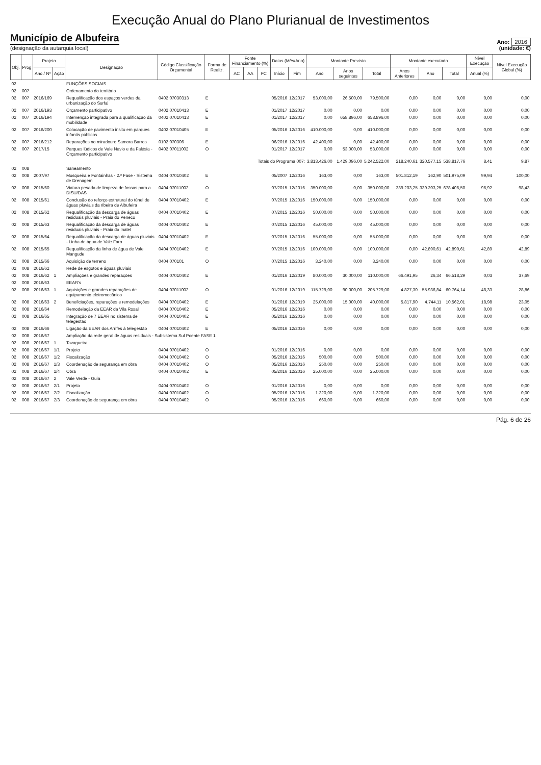Execução Anual do Plano Plurianual de Investimentos
Município de Albufeira
(designação da autarquia local)
Ano: 2016
(unidade: €)
| Obj. | Prog | Projeto | | Designação | Código Classificação Orçamental | Forma de Realiz. | Fonte Financiamento (%) | | | Datas (Mês/Ano) | | Montante Previsto | | | Montante executado | | | Nível Execução | Nível Execução Global (%) |
| --- | --- | --- | --- | --- | --- | --- | --- | --- | --- | --- | --- | --- | --- | --- | --- | --- | --- | --- | --- |
| | | Ano / Nº | Ação | | | | AC | AA | FC | Início | Fim | Ano | Anos seguintes | Total | Anos Anteriores | Ano | Total | Anual (%) | |
| 02 | | | | FUNÇÕES SOCIAIS | | | | | | | | | | | | | | | |
| 02 | 007 | | | Ordenamento do território | | | | | | | | | | | | | | | |
| 02 | 007 | 2016/169 | | Requalificação dos espaços verdes da urbanização do Surfal | 0402 07030313 | E | | | | 05/2016 | 12/2017 | 53.000,00 | 26.500,00 | 79.500,00 | 0,00 | 0,00 | 0,00 | 0,00 | 0,00 |
| 02 | 007 | 2016/193 | | Orçamento participativo | 0402 07010413 | E | | | | 01/2017 | 12/2017 | 0,00 | 0,00 | 0,00 | 0,00 | 0,00 | 0,00 | 0,00 | 0,00 |
| 02 | 007 | 2016/194 | | Intervenção integrada para a qualificação da mobilidade | 0402 07010413 | E | | | | 01/2017 | 12/2017 | 0,00 | 658.896,00 | 658.896,00 | 0,00 | 0,00 | 0,00 | 0,00 | 0,00 |
| 02 | 007 | 2016/200 | | Colocação de pavimento insitu em parques infantis públicos | 0402 07010405 | E | | | | 05/2016 | 12/2016 | 410.000,00 | 0,00 | 410.000,00 | 0,00 | 0,00 | 0,00 | 0,00 | 0,00 |
| 02 | 007 | 2016/212 | | Reparações no miradouro Samora Barros | 0102 070306 | E | | | | 06/2016 | 12/2016 | 42.400,00 | 0,00 | 42.400,00 | 0,00 | 0,00 | 0,00 | 0,00 | 0,00 |
| 02 | 007 | 2017/15 | | Parques lúdicos de Vale Navio e da Falésia - Orçamento participativo | 0402 07011002 | O | | | | 01/2017 | 12/2017 | 0,00 | 53.000,00 | 53.000,00 | 0,00 | 0,00 | 0,00 | 0,00 | 0,00 |
| Totais do Programa 007: | | | | | | | | | | | | 3.813.426,00 | 1.429.096,00 | 5.242.522,00 | 218.240,61 | 320.577,15 | 538.817,76 | 8,41 | 9,87 |
| 02 | 008 | | | Saneamento | | | | | | | | | | | | | | | |
| 02 | 008 | 2007/97 | | Mosqueira e Fontainhas - 2.ª Fase - Sistema de Drenagem | 0404 07010402 | E | | | | 05/2007 | 12/2016 | 163,00 | 0,00 | 163,00 | 501.812,19 | 162,90 | 501.975,09 | 99,94 | 100,00 |
| 02 | 008 | 2015/60 | | Viatura pesada de limpeza de fossas para a DISU/DAS | 0404 07011002 | O | | | | 07/2015 | 12/2016 | 350.000,00 | 0,00 | 350.000,00 | 339.203,25 | 339.203,25 | 678.406,50 | 96,92 | 98,43 |
| 02 | 008 | 2015/61 | | Conclusão do reforço estrutural do túnel de águas pluviais da ribeira de Albufeira | 0404 07010402 | E | | | | 07/2015 | 12/2016 | 150.000,00 | 0,00 | 150.000,00 | 0,00 | 0,00 | 0,00 | 0,00 | 0,00 |
| 02 | 008 | 2015/62 | | Requalificação da descarga de águas residuais pluviais - Praia do Peneco | 0404 07010402 | E | | | | 07/2015 | 12/2016 | 50.000,00 | 0,00 | 50.000,00 | 0,00 | 0,00 | 0,00 | 0,00 | 0,00 |
| 02 | 008 | 2015/63 | | Requalificação da descarga de águas residuais pluviais - Praia do Inatel | 0404 07010402 | E | | | | 07/2015 | 12/2016 | 45.000,00 | 0,00 | 45.000,00 | 0,00 | 0,00 | 0,00 | 0,00 | 0,00 |
| 02 | 008 | 2015/64 | | Requalificação da descarga de águas pluviais - Linha de água de Vale Faro | 0404 07010402 | E | | | | 07/2015 | 12/2016 | 55.000,00 | 0,00 | 55.000,00 | 0,00 | 0,00 | 0,00 | 0,00 | 0,00 |
| 02 | 008 | 2015/65 | | Requalificação da linha de água de Vale Mangude | 0404 07010402 | E | | | | 07/2015 | 12/2016 | 100.000,00 | 0,00 | 100.000,00 | 0,00 | 42.890,61 | 42.890,61 | 42,89 | 42,89 |
| 02 | 008 | 2015/66 | | Aquisição de terreno | 0404 070101 | O | | | | 07/2015 | 12/2016 | 3.240,00 | 0,00 | 3.240,00 | 0,00 | 0,00 | 0,00 | 0,00 | 0,00 |
| 02 | 008 | 2016/62 | | Rede de esgotos e águas pluviais | | | | | | | | | | | | | | | |
| 02 | 008 | 2016/62 | 1 | Ampliações e grandes reparações | 0404 07010402 | E | | | | 01/2016 | 12/2019 | 80.000,00 | 30.000,00 | 110.000,00 | 66.491,95 | 26,34 | 66.518,29 | 0,03 | 37,69 |
| 02 | 008 | 2016/63 | | EEAR's | | | | | | | | | | | | | | | |
| 02 | 008 | 2016/63 | 1 | Aquisições e grandes reparações de equipamento eletromecânico | 0404 07011002 | O | | | | 01/2016 | 12/2019 | 115.729,00 | 90.000,00 | 205.729,00 | 4.827,30 | 55.936,84 | 60.764,14 | 48,33 | 28,86 |
| 02 | 008 | 2016/63 | 2 | Beneficiações, reparações e remodelações | 0404 07010402 | E | | | | 01/2016 | 12/2019 | 25.000,00 | 15.000,00 | 40.000,00 | 5.817,90 | 4.744,11 | 10.562,01 | 18,98 | 23,05 |
| 02 | 008 | 2016/64 | | Remodelação da EEAR da Vila Rosal | 0404 07010402 | E | | | | 05/2016 | 12/2016 | 0,00 | 0,00 | 0,00 | 0,00 | 0,00 | 0,00 | 0,00 | 0,00 |
| 02 | 008 | 2016/65 | | Integração de 7 EEAR no sistema de telegestão | 0404 07010402 | E | | | | 05/2016 | 12/2016 | 0,00 | 0,00 | 0,00 | 0,00 | 0,00 | 0,00 | 0,00 | 0,00 |
| 02 | 008 | 2016/66 | | Ligação da EEAR dos Arrifes à telegestão | 0404 07010402 | E | | | | 05/2016 | 12/2016 | 0,00 | 0,00 | 0,00 | 0,00 | 0,00 | 0,00 | 0,00 | 0,00 |
| 02 | 008 | 2016/67 | | Ampliação da rede geral de águas residuais - Subsistema Sul Poente FASE 1 | | | | | | | | | | | | | | | |
| 02 | 008 | 2016/67 | 1 | Tavagueira | | | | | | | | | | | | | | | |
| 02 | 008 | 2016/67 | 1/1 | Projeto | 0404 07010402 | O | | | | 01/2016 | 12/2016 | 0,00 | 0,00 | 0,00 | 0,00 | 0,00 | 0,00 | 0,00 | 0,00 |
| 02 | 008 | 2016/67 | 1/2 | Fiscalização | 0404 07010402 | O | | | | 05/2016 | 12/2016 | 500,00 | 0,00 | 500,00 | 0,00 | 0,00 | 0,00 | 0,00 | 0,00 |
| 02 | 008 | 2016/67 | 1/3 | Coordenação de segurança em obra | 0404 07010402 | O | | | | 05/2016 | 12/2016 | 250,00 | 0,00 | 250,00 | 0,00 | 0,00 | 0,00 | 0,00 | 0,00 |
| 02 | 008 | 2016/67 | 1/4 | Obra | 0404 07010402 | E | | | | 05/2016 | 12/2016 | 25.000,00 | 0,00 | 25.000,00 | 0,00 | 0,00 | 0,00 | 0,00 | 0,00 |
| 02 | 008 | 2016/67 | 2 | Vale Verde - Guia | | | | | | | | | | | | | | | |
| 02 | 008 | 2016/67 | 2/1 | Projeto | 0404 07010402 | O | | | | 01/2016 | 12/2016 | 0,00 | 0,00 | 0,00 | 0,00 | 0,00 | 0,00 | 0,00 | 0,00 |
| 02 | 008 | 2016/67 | 2/2 | Fiscalização | 0404 07010402 | O | | | | 05/2016 | 12/2016 | 1.320,00 | 0,00 | 1.320,00 | 0,00 | 0,00 | 0,00 | 0,00 | 0,00 |
| 02 | 008 | 2016/67 | 2/3 | Coordenação de segurança em obra | 0404 07010402 | O | | | | 05/2016 | 12/2016 | 660,00 | 0,00 | 660,00 | 0,00 | 0,00 | 0,00 | 0,00 | 0,00 |
Pág. 6 de 26